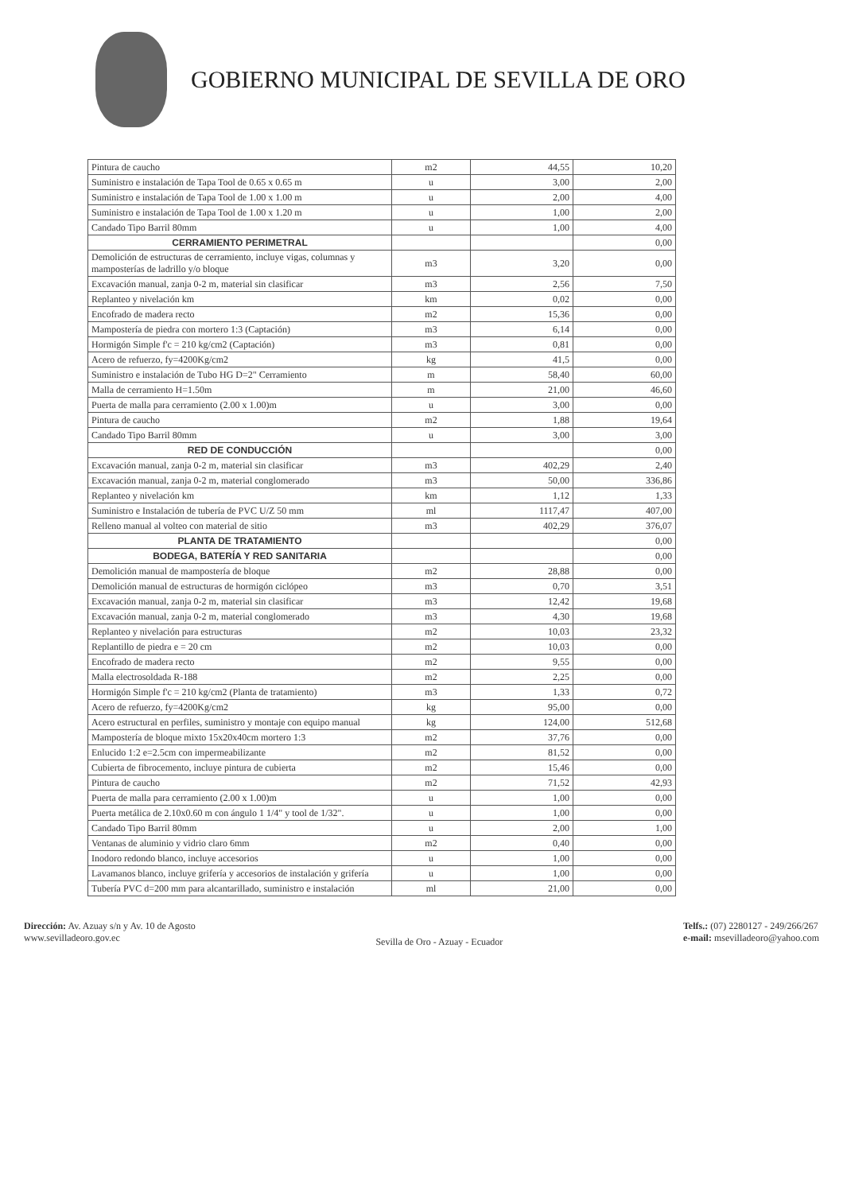GOBIERNO MUNICIPAL DE SEVILLA DE ORO
| Pintura de caucho | m2 | 44,55 | 10,20 |
| Suministro e instalación de Tapa Tool de 0.65 x 0.65 m | u | 3,00 | 2,00 |
| Suministro e instalación de Tapa Tool de 1.00 x 1.00 m | u | 2,00 | 4,00 |
| Suministro e instalación de Tapa Tool de 1.00 x 1.20 m | u | 1,00 | 2,00 |
| Candado Tipo Barril 80mm | u | 1,00 | 4,00 |
| CERRAMIENTO PERIMETRAL | | | 0,00 |
| Demolición de estructuras de cerramiento, incluye vigas, columnas y mamposterías de ladrillo y/o bloque | m3 | 3,20 | 0,00 |
| Excavación manual, zanja 0-2 m, material sin clasificar | m3 | 2,56 | 7,50 |
| Replanteo y nivelación km | km | 0,02 | 0,00 |
| Encofrado de madera recto | m2 | 15,36 | 0,00 |
| Mampostería de piedra con mortero 1:3 (Captación) | m3 | 6,14 | 0,00 |
| Hormigón Simple f'c = 210 kg/cm2 (Captación) | m3 | 0,81 | 0,00 |
| Acero de refuerzo, fy=4200Kg/cm2 | kg | 41,5 | 0,00 |
| Suministro e instalación de Tubo HG D=2" Cerramiento | m | 58,40 | 60,00 |
| Malla de cerramiento H=1.50m | m | 21,00 | 46,60 |
| Puerta de malla para cerramiento (2.00 x 1.00)m | u | 3,00 | 0,00 |
| Pintura de caucho | m2 | 1,88 | 19,64 |
| Candado Tipo Barril 80mm | u | 3,00 | 3,00 |
| RED DE CONDUCCIÓN | | | 0,00 |
| Excavación manual, zanja 0-2 m, material sin clasificar | m3 | 402,29 | 2,40 |
| Excavación manual, zanja 0-2 m, material conglomerado | m3 | 50,00 | 336,86 |
| Replanteo y nivelación km | km | 1,12 | 1,33 |
| Suministro e Instalación de tubería de PVC U/Z 50 mm | ml | 1117,47 | 407,00 |
| Relleno manual al volteo con material de sitio | m3 | 402,29 | 376,07 |
| PLANTA DE TRATAMIENTO | | | 0,00 |
| BODEGA, BATERÍA Y RED SANITARIA | | | 0,00 |
| Demolición manual de mampostería de bloque | m2 | 28,88 | 0,00 |
| Demolición manual de estructuras de hormigón ciclópeo | m3 | 0,70 | 3,51 |
| Excavación manual, zanja 0-2 m, material sin clasificar | m3 | 12,42 | 19,68 |
| Excavación manual, zanja 0-2 m, material conglomerado | m3 | 4,30 | 19,68 |
| Replanteo y nivelación para estructuras | m2 | 10,03 | 23,32 |
| Replantillo de piedra e = 20 cm | m2 | 10,03 | 0,00 |
| Encofrado de madera recto | m2 | 9,55 | 0,00 |
| Malla electrosoldada R-188 | m2 | 2,25 | 0,00 |
| Hormigón Simple f'c = 210 kg/cm2 (Planta de tratamiento) | m3 | 1,33 | 0,72 |
| Acero de refuerzo, fy=4200Kg/cm2 | kg | 95,00 | 0,00 |
| Acero estructural en perfiles, suministro y montaje con equipo manual | kg | 124,00 | 512,68 |
| Mampostería de bloque mixto 15x20x40cm mortero 1:3 | m2 | 37,76 | 0,00 |
| Enlucido 1:2 e=2.5cm con impermeabilizante | m2 | 81,52 | 0,00 |
| Cubierta de fibrocemento, incluye pintura de cubierta | m2 | 15,46 | 0,00 |
| Pintura de caucho | m2 | 71,52 | 42,93 |
| Puerta de malla para cerramiento (2.00 x 1.00)m | u | 1,00 | 0,00 |
| Puerta metálica de 2.10x0.60 m con ángulo 1 1/4" y tool de 1/32". | u | 1,00 | 0,00 |
| Candado Tipo Barril 80mm | u | 2,00 | 1,00 |
| Ventanas de aluminio y vidrio claro 6mm | m2 | 0,40 | 0,00 |
| Inodoro redondo blanco, incluye accesorios | u | 1,00 | 0,00 |
| Lavamanos blanco, incluye grifería y accesorios de instalación y grifería | u | 1,00 | 0,00 |
| Tubería PVC d=200 mm para alcantarillado, suministro e instalación | ml | 21,00 | 0,00 |
Dirección: Av. Azuay s/n y Av. 10 de Agosto
www.sevilladeoro.gov.ec
Sevilla de Oro - Azuay - Ecuador
Telfs.: (07) 2280127 - 249/266/267
e-mail: msevilladeoro@yahoo.com